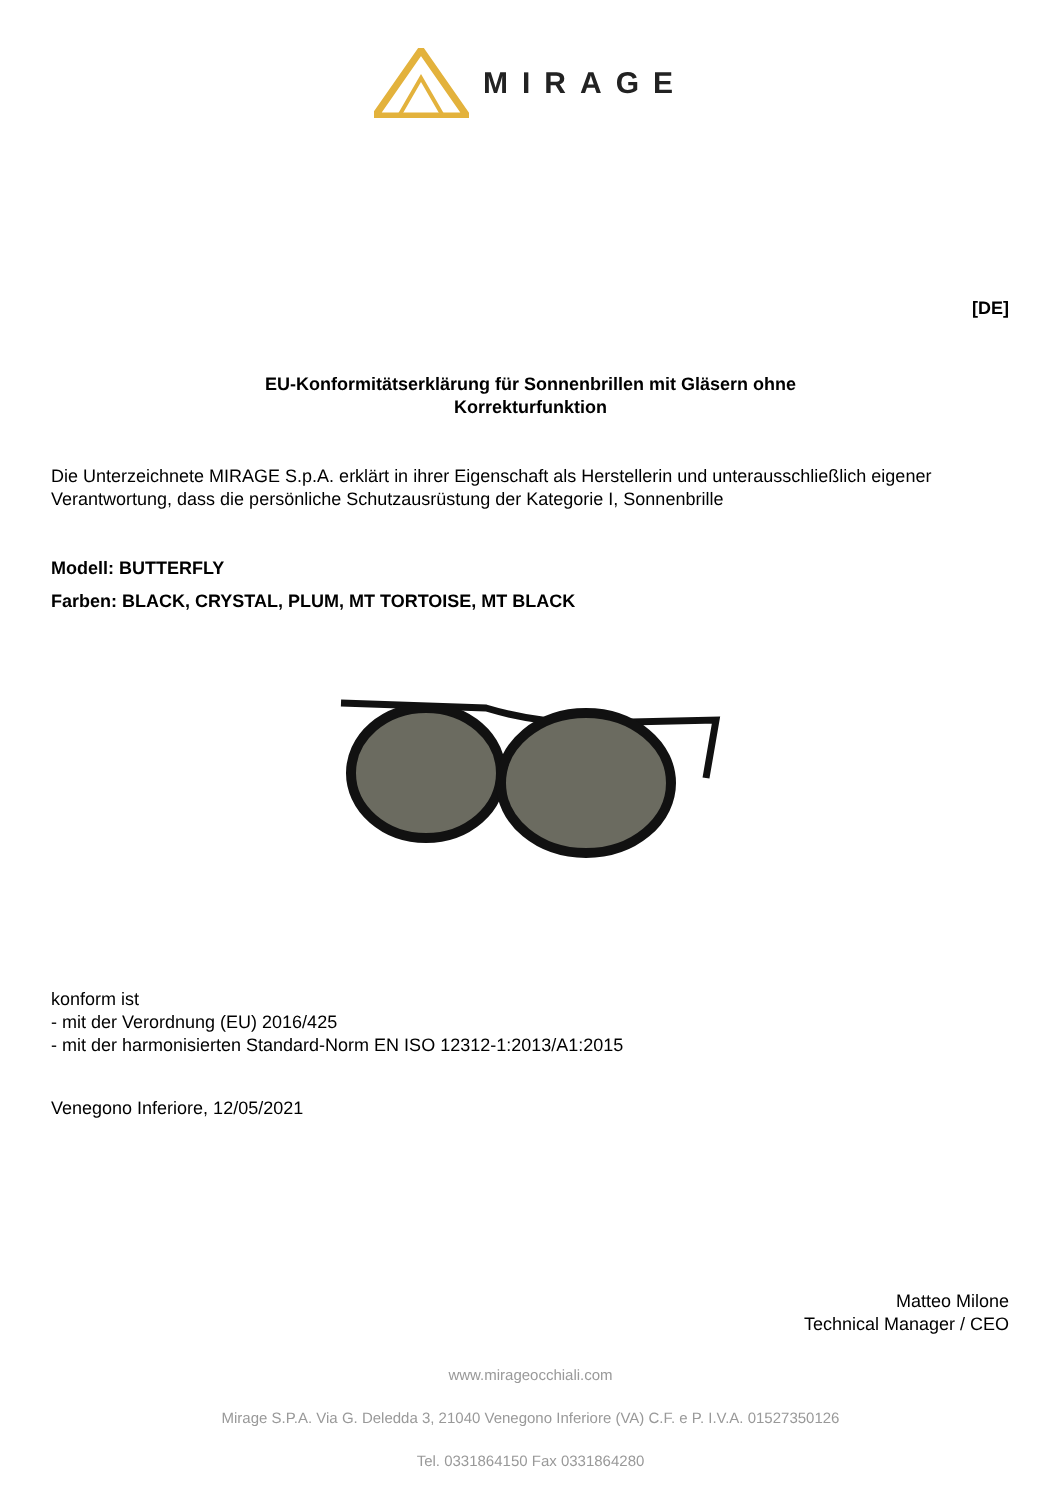MIRAGE
[DE]
EU-Konformitätserklärung für Sonnenbrillen mit Gläsern ohne Korrekturfunktion
Die Unterzeichnete MIRAGE S.p.A. erklärt in ihrer Eigenschaft als Herstellerin und unterausschließlich eigener Verantwortung, dass die persönliche Schutzausrüstung der Kategorie I, Sonnenbrille
Modell: BUTTERFLY
Farben: BLACK, CRYSTAL, PLUM, MT TORTOISE, MT BLACK
konform ist
- mit der Verordnung (EU) 2016/425
- mit der harmonisierten Standard-Norm EN ISO 12312-1:2013/A1:2015
Venegono Inferiore, 12/05/2021
Matteo Milone
Technical Manager / CEO
www.mirageocchiali.com
Mirage S.P.A. Via G. Deledda 3, 21040 Venegono Inferiore (VA) C.F. e P. I.V.A. 01527350126
Tel. 0331864150 Fax 0331864280